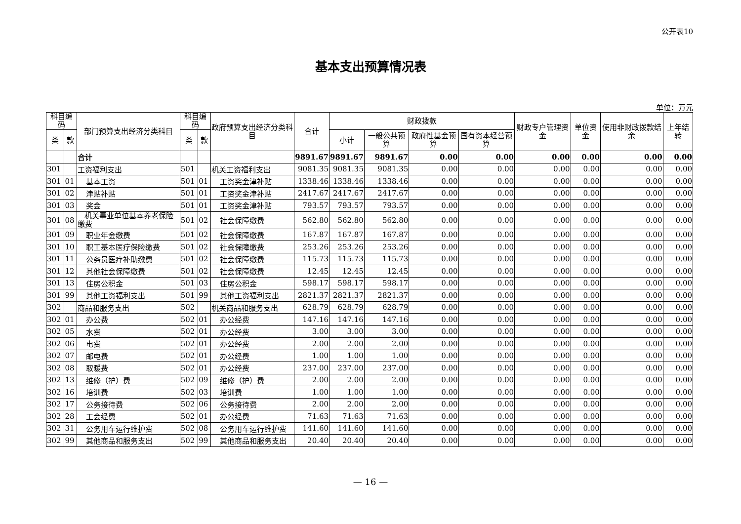公开表10
基本支出预算情况表
单位：万元
| 科目编码 | | 部门预算支出经济分类科目 | 科目编码 | | 政府预算支出经济分类科目 | 合计 | 财政拨款 | | | | 财政专户管理资金 | 单位资金 | 使用非财政拨款结余 | 上年结转 |
| --- | --- | --- | --- | --- | --- | --- | --- | --- | --- | --- | --- | --- | --- | --- |
| 类 | 款 | | 类 | 款 | | | 小计 | 一般公共预算 | 政府性基金预算 | 国有资本经营预算 | | | | |
| | | 合计 | | | | 9891.67 | 9891.67 | 9891.67 | 0.00 | 0.00 | 0.00 | 0.00 | 0.00 | 0.00 |
| 301 | | 工资福利支出 | 501 | | 机关工资福利支出 | 9081.35 | 9081.35 | 9081.35 | 0.00 | 0.00 | 0.00 | 0.00 | 0.00 | 0.00 |
| 301 | 01 | 基本工资 | 501 | 01 | 工资奖金津补贴 | 1338.46 | 1338.46 | 1338.46 | 0.00 | 0.00 | 0.00 | 0.00 | 0.00 | 0.00 |
| 301 | 02 | 津贴补贴 | 501 | 01 | 工资奖金津补贴 | 2417.67 | 2417.67 | 2417.67 | 0.00 | 0.00 | 0.00 | 0.00 | 0.00 | 0.00 |
| 301 | 03 | 奖金 | 501 | 01 | 工资奖金津补贴 | 793.57 | 793.57 | 793.57 | 0.00 | 0.00 | 0.00 | 0.00 | 0.00 | 0.00 |
| 301 | 08 | 机关事业单位基本养老保险缴费 | 501 | 02 | 社会保障缴费 | 562.80 | 562.80 | 562.80 | 0.00 | 0.00 | 0.00 | 0.00 | 0.00 | 0.00 |
| 301 | 09 | 职业年金缴费 | 501 | 02 | 社会保障缴费 | 167.87 | 167.87 | 167.87 | 0.00 | 0.00 | 0.00 | 0.00 | 0.00 | 0.00 |
| 301 | 10 | 职工基本医疗保险缴费 | 501 | 02 | 社会保障缴费 | 253.26 | 253.26 | 253.26 | 0.00 | 0.00 | 0.00 | 0.00 | 0.00 | 0.00 |
| 301 | 11 | 公务员医疗补助缴费 | 501 | 02 | 社会保障缴费 | 115.73 | 115.73 | 115.73 | 0.00 | 0.00 | 0.00 | 0.00 | 0.00 | 0.00 |
| 301 | 12 | 其他社会保障缴费 | 501 | 02 | 社会保障缴费 | 12.45 | 12.45 | 12.45 | 0.00 | 0.00 | 0.00 | 0.00 | 0.00 | 0.00 |
| 301 | 13 | 住房公积金 | 501 | 03 | 住房公积金 | 598.17 | 598.17 | 598.17 | 0.00 | 0.00 | 0.00 | 0.00 | 0.00 | 0.00 |
| 301 | 99 | 其他工资福利支出 | 501 | 99 | 其他工资福利支出 | 2821.37 | 2821.37 | 2821.37 | 0.00 | 0.00 | 0.00 | 0.00 | 0.00 | 0.00 |
| 302 | | 商品和服务支出 | 502 | | 机关商品和服务支出 | 628.79 | 628.79 | 628.79 | 0.00 | 0.00 | 0.00 | 0.00 | 0.00 | 0.00 |
| 302 | 01 | 办公费 | 502 | 01 | 办公经费 | 147.16 | 147.16 | 147.16 | 0.00 | 0.00 | 0.00 | 0.00 | 0.00 | 0.00 |
| 302 | 05 | 水费 | 502 | 01 | 办公经费 | 3.00 | 3.00 | 3.00 | 0.00 | 0.00 | 0.00 | 0.00 | 0.00 | 0.00 |
| 302 | 06 | 电费 | 502 | 01 | 办公经费 | 2.00 | 2.00 | 2.00 | 0.00 | 0.00 | 0.00 | 0.00 | 0.00 | 0.00 |
| 302 | 07 | 邮电费 | 502 | 01 | 办公经费 | 1.00 | 1.00 | 1.00 | 0.00 | 0.00 | 0.00 | 0.00 | 0.00 | 0.00 |
| 302 | 08 | 取暖费 | 502 | 01 | 办公经费 | 237.00 | 237.00 | 237.00 | 0.00 | 0.00 | 0.00 | 0.00 | 0.00 | 0.00 |
| 302 | 13 | 维修（护）费 | 502 | 09 | 维修（护）费 | 2.00 | 2.00 | 2.00 | 0.00 | 0.00 | 0.00 | 0.00 | 0.00 | 0.00 |
| 302 | 16 | 培训费 | 502 | 03 | 培训费 | 1.00 | 1.00 | 1.00 | 0.00 | 0.00 | 0.00 | 0.00 | 0.00 | 0.00 |
| 302 | 17 | 公务接待费 | 502 | 06 | 公务接待费 | 2.00 | 2.00 | 2.00 | 0.00 | 0.00 | 0.00 | 0.00 | 0.00 | 0.00 |
| 302 | 28 | 工会经费 | 502 | 01 | 办公经费 | 71.63 | 71.63 | 71.63 | 0.00 | 0.00 | 0.00 | 0.00 | 0.00 | 0.00 |
| 302 | 31 | 公务用车运行维护费 | 502 | 08 | 公务用车运行维护费 | 141.60 | 141.60 | 141.60 | 0.00 | 0.00 | 0.00 | 0.00 | 0.00 | 0.00 |
| 302 | 99 | 其他商品和服务支出 | 502 | 99 | 其他商品和服务支出 | 20.40 | 20.40 | 20.40 | 0.00 | 0.00 | 0.00 | 0.00 | 0.00 | 0.00 |
— 16 —